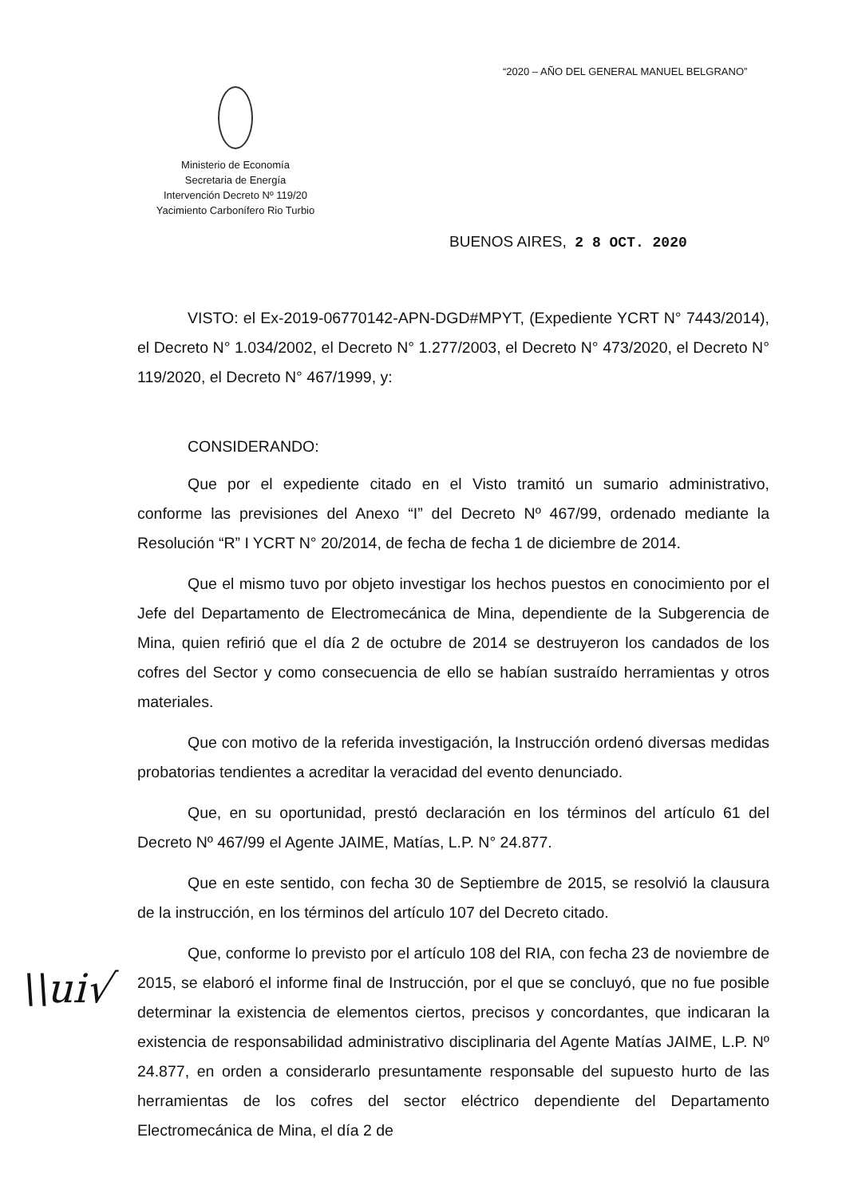“2020 – AÑO DEL GENERAL MANUEL BELGRANO”
Ministerio de Economía
Secretaria de Energía
Intervención Decreto Nº 119/20
Yacimiento Carbonífero Rio Turbio
BUENOS AIRES, 2 8 OCT. 2020
VISTO: el Ex-2019-06770142-APN-DGD#MPYT, (Expediente YCRT N° 7443/2014), el Decreto N° 1.034/2002, el Decreto N° 1.277/2003, el Decreto N° 473/2020, el Decreto N° 119/2020, el Decreto N° 467/1999, y:
CONSIDERANDO:
Que por el expediente citado en el Visto tramitó un sumario administrativo, conforme las previsiones del Anexo “I” del Decreto Nº 467/99, ordenado mediante la Resolución “R” I YCRT N° 20/2014, de fecha de fecha 1 de diciembre de 2014.
Que el mismo tuvo por objeto investigar los hechos puestos en conocimiento por el Jefe del Departamento de Electromecánica de Mina, dependiente de la Subgerencia de Mina, quien refirió que el día 2 de octubre de 2014 se destruyeron los candados de los cofres del Sector y como consecuencia de ello se habían sustraído herramientas y otros materiales.
Que con motivo de la referida investigación, la Instrucción ordenó diversas medidas probatorias tendientes a acreditar la veracidad del evento denunciado.
Que, en su oportunidad, prestó declaración en los términos del artículo 61 del Decreto Nº 467/99 el Agente JAIME, Matías, L.P. N° 24.877.
Que en este sentido, con fecha 30 de Septiembre de 2015, se resolvió la clausura de la instrucción, en los términos del artículo 107 del Decreto citado.
Que, conforme lo previsto por el artículo 108 del RIA, con fecha 23 de noviembre de 2015, se elaboró el informe final de Instrucción, por el que se concluyó, que no fue posible determinar la existencia de elementos ciertos, precisos y concordantes, que indicaran la existencia de responsabilidad administrativo disciplinaria del Agente Matías JAIME, L.P. Nº 24.877, en orden a considerarlo presuntamente responsable del supuesto hurto de las herramientas de los cofres del sector eléctrico dependiente del Departamento Electromecánica de Mina, el día 2 de
\\ui√